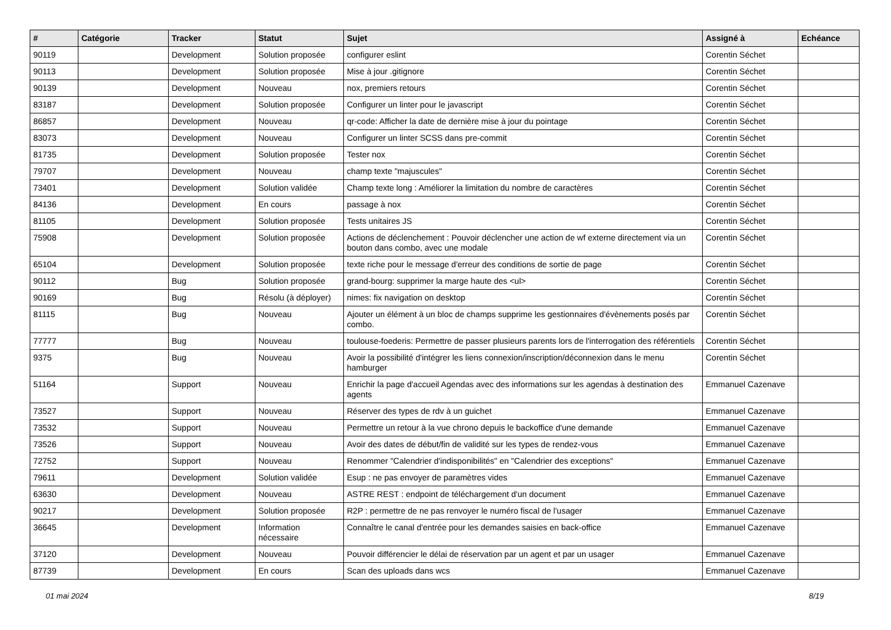| # | Catégorie | Tracker | Statut | Sujet | Assigné à | Echéance |
| --- | --- | --- | --- | --- | --- | --- |
| 90119 | | Development | Solution proposée | configurer eslint | Corentin Séchet | |
| 90113 | | Development | Solution proposée | Mise à jour .gitignore | Corentin Séchet | |
| 90139 | | Development | Nouveau | nox, premiers retours | Corentin Séchet | |
| 83187 | | Development | Solution proposée | Configurer un linter pour le javascript | Corentin Séchet | |
| 86857 | | Development | Nouveau | qr-code: Afficher la date de dernière mise à jour du pointage | Corentin Séchet | |
| 83073 | | Development | Nouveau | Configurer un linter SCSS dans pre-commit | Corentin Séchet | |
| 81735 | | Development | Solution proposée | Tester nox | Corentin Séchet | |
| 79707 | | Development | Nouveau | champ texte "majuscules" | Corentin Séchet | |
| 73401 | | Development | Solution validée | Champ texte long : Améliorer la limitation du nombre de caractères | Corentin Séchet | |
| 84136 | | Development | En cours | passage à nox | Corentin Séchet | |
| 81105 | | Development | Solution proposée | Tests unitaires JS | Corentin Séchet | |
| 75908 | | Development | Solution proposée | Actions de déclenchement : Pouvoir déclencher une action de wf externe directement via un bouton dans combo, avec une modale | Corentin Séchet | |
| 65104 | | Development | Solution proposée | texte riche pour le message d'erreur des conditions de sortie de page | Corentin Séchet | |
| 90112 | | Bug | Solution proposée | grand-bourg: supprimer la marge haute des <ul> | Corentin Séchet | |
| 90169 | | Bug | Résolu (à déployer) | nimes: fix navigation on desktop | Corentin Séchet | |
| 81115 | | Bug | Nouveau | Ajouter un élément à un bloc de champs supprime les gestionnaires d'évènements posés par combo. | Corentin Séchet | |
| 77777 | | Bug | Nouveau | toulouse-foederis: Permettre de passer plusieurs parents lors de l'interrogation des référentiels | Corentin Séchet | |
| 9375 | | Bug | Nouveau | Avoir la possibilité d'intégrer les liens connexion/inscription/déconnexion dans le menu hamburger | Corentin Séchet | |
| 51164 | | Support | Nouveau | Enrichir la page d'accueil Agendas avec des informations sur les agendas à destination des agents | Emmanuel Cazenave | |
| 73527 | | Support | Nouveau | Réserver des types de rdv à un guichet | Emmanuel Cazenave | |
| 73532 | | Support | Nouveau | Permettre un retour à la vue chrono depuis le backoffice d'une demande | Emmanuel Cazenave | |
| 73526 | | Support | Nouveau | Avoir des dates de début/fin de validité sur les types de rendez-vous | Emmanuel Cazenave | |
| 72752 | | Support | Nouveau | Renommer "Calendrier d'indisponibilités" en "Calendrier des exceptions" | Emmanuel Cazenave | |
| 79611 | | Development | Solution validée | Esup : ne pas envoyer de paramètres vides | Emmanuel Cazenave | |
| 63630 | | Development | Nouveau | ASTRE REST : endpoint de téléchargement d'un document | Emmanuel Cazenave | |
| 90217 | | Development | Solution proposée | R2P : permettre de ne pas renvoyer le numéro fiscal de l'usager | Emmanuel Cazenave | |
| 36645 | | Development | Information nécessaire | Connaître le canal d'entrée pour les demandes saisies en back-office | Emmanuel Cazenave | |
| 37120 | | Development | Nouveau | Pouvoir différencier le délai de réservation par un agent et par un usager | Emmanuel Cazenave | |
| 87739 | | Development | En cours | Scan des uploads dans wcs | Emmanuel Cazenave | |
01 mai 2024 8/19